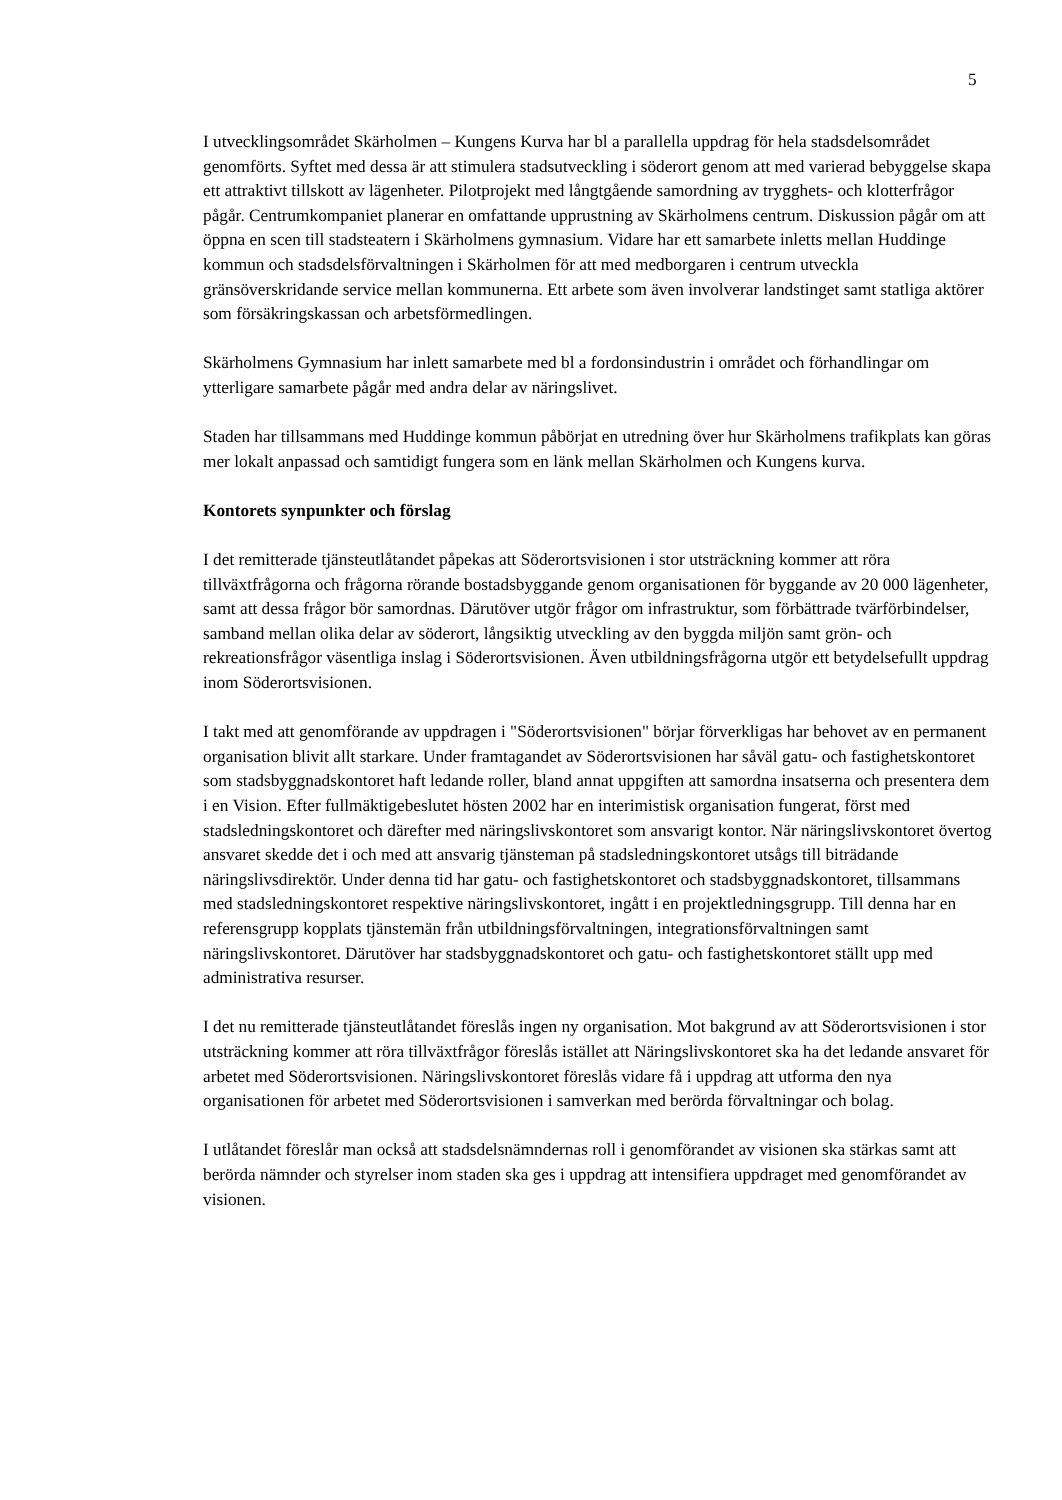5
I utvecklingsområdet Skärholmen – Kungens Kurva har bl a parallella uppdrag för hela stadsdelsområdet genomförts. Syftet med dessa är att stimulera stadsutveckling i söderort genom att med varierad bebyggelse skapa ett attraktivt tillskott av lägenheter. Pilotprojekt med långtgående samordning av trygghets- och klotterfrågor pågår. Centrumkompaniet planerar en omfattande upprustning av Skärholmens centrum. Diskussion pågår om att öppna en scen till stadsteatern i Skärholmens gymnasium. Vidare har ett samarbete inletts mellan Huddinge kommun och stadsdelsförvaltningen i Skärholmen för att med medborgaren i centrum utveckla gränsöverskridande service mellan kommunerna. Ett arbete som även involverar landstinget samt statliga aktörer som försäkringskassan och arbetsförmedlingen.
Skärholmens Gymnasium har inlett samarbete med bl a fordonsindustrin i området och förhandlingar om ytterligare samarbete pågår med andra delar av näringslivet.
Staden har tillsammans med Huddinge kommun påbörjat en utredning över hur Skärholmens trafikplats kan göras mer lokalt anpassad och samtidigt fungera som en länk mellan Skärholmen och Kungens kurva.
Kontorets synpunkter och förslag
I det remitterade tjänsteutlåtandet påpekas att Söderortsvisionen i stor utsträckning kommer att röra tillväxtfrågorna och frågorna rörande bostadsbyggande genom organisationen för byggande av 20 000 lägenheter, samt att dessa frågor bör samordnas. Därutöver utgör frågor om infrastruktur, som förbättrade tvärförbindelser, samband mellan olika delar av söderort, långsiktig utveckling av den byggda miljön samt grön- och rekreationsfrågor väsentliga inslag i Söderortsvisionen. Även utbildningsfrågorna utgör ett betydelsefullt uppdrag inom Söderortsvisionen.
I takt med att genomförande av uppdragen i "Söderortsvisionen" börjar förverkligas har behovet av en permanent organisation blivit allt starkare. Under framtagandet av Söderortsvisionen har såväl gatu- och fastighetskontoret som stadsbyggnadskontoret haft ledande roller, bland annat uppgiften att samordna insatserna och presentera dem i en Vision. Efter fullmäktigebeslutet hösten 2002 har en interimistisk organisation fungerat, först med stadsledningskontoret och därefter med näringslivskontoret som ansvarigt kontor. När näringslivskontoret övertog ansvaret skedde det i och med att ansvarig tjänsteman på stadsledningskontoret utsågs till biträdande näringslivsdirektör. Under denna tid har gatu- och fastighetskontoret och stadsbyggnadskontoret, tillsammans med stadsledningskontoret respektive näringslivskontoret, ingått i en projektledningsgrupp. Till denna har en referensgrupp kopplats tjänstemän från utbildningsförvaltningen, integrationsförvaltningen samt näringslivskontoret. Därutöver har stadsbyggnadskontoret och gatu- och fastighetskontoret ställt upp med administrativa resurser.
I det nu remitterade tjänsteutlåtandet föreslås ingen ny organisation. Mot bakgrund av att Söderortsvisionen i stor utsträckning kommer att röra tillväxtfrågor föreslås istället att Näringslivskontoret ska ha det ledande ansvaret för arbetet med Söderortsvisionen. Näringslivskontoret föreslås vidare få i uppdrag att utforma den nya organisationen för arbetet med Söderortsvisionen i samverkan med berörda förvaltningar och bolag.
I utlåtandet föreslår man också att stadsdelsnämndernas roll i genomförandet av visionen ska stärkas samt att berörda nämnder och styrelser inom staden ska ges i uppdrag att intensifiera uppdraget med genomförandet av visionen.